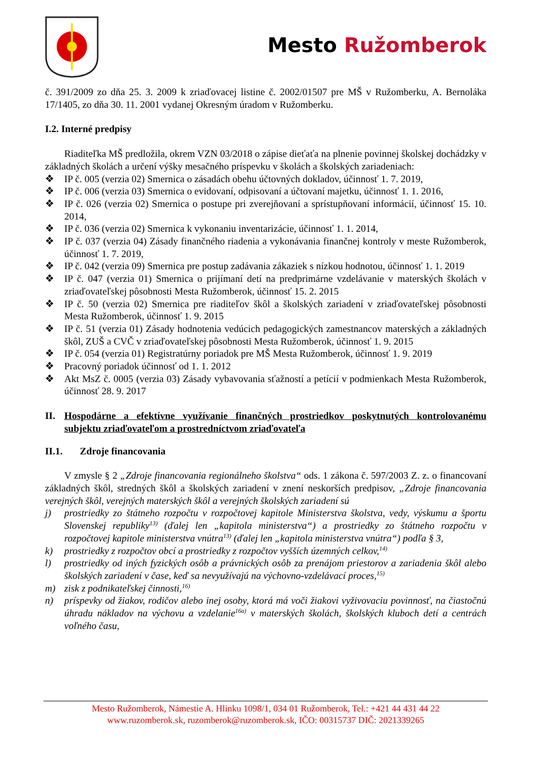Mesto Ružomberok
č. 391/2009 zo dňa 25. 3. 2009 k zriaďovacej listine č. 2002/01507 pre MŠ v Ružomberku, A. Bernoláka 17/1405, zo dňa 30. 11. 2001 vydanej Okresným úradom v Ružomberku.
I.2. Interné predpisy
Riaditeľka MŠ predložila, okrem VZN 03/2018 o zápise dieťaťa na plnenie povinnej školskej dochádzky v základných školách a určení výšky mesačného príspevku v školách a školských zariadeniach:
❖ IP č. 005 (verzia 02) Smernica o zásadách obehu účtovných dokladov, účinnosť 1. 7. 2019,
❖ IP č. 006 (verzia 03) Smernica o evidovaní, odpisovaní a účtovaní majetku, účinnosť 1. 1. 2016,
❖ IP č. 026 (verzia 02) Smernica o postupe pri zverejňovaní a sprístupňovaní informácií, účinnosť 15. 10. 2014,
❖ IP č. 036 (verzia 02) Smernica k vykonaniu inventarizácie, účinnosť 1. 1. 2014,
❖ IP č. 037 (verzia 04) Zásady finančného riadenia a vykonávania finančnej kontroly v meste Ružomberok, účinnosť 1. 7. 2019,
❖ IP č. 042 (verzia 09) Smernica pre postup zadávania zákaziek s nízkou hodnotou, účinnosť 1. 1. 2019
❖ IP č. 047 (verzia 01) Smernica o prijímaní detí na predprimárne vzdelávanie v materských školách v zriaďovateľskej pôsobnosti Mesta Ružomberok, účinnosť 15. 2. 2015
❖ IP č. 50 (verzia 02) Smernica pre riaditeľov škôl a školských zariadení v zriaďovateľskej pôsobnosti Mesta Ružomberok, účinnosť 1. 9. 2015
❖ IP č. 51 (verzia 01) Zásady hodnotenia vedúcich pedagogických zamestnancov materských a základných škôl, ZUŠ a CVČ v zriaďovateľskej pôsobnosti Mesta Ružomberok, účinnosť 1. 9. 2015
❖ IP č. 054 (verzia 01) Registratúrny poriadok pre MŠ Mesta Ružomberok, účinnosť 1. 9. 2019
❖ Pracovný poriadok účinnosť od 1. 1. 2012
❖ Akt MsZ č. 0005 (verzia 03) Zásady vybavovania sťažností a petícií v podmienkach Mesta Ružomberok, účinnosť 28. 9. 2017
II. Hospodárne a efektívne využívanie finančných prostriedkov poskytnutých kontrolovanému subjektu zriaďovateľom a prostredníctvom zriaďovateľa
II.1. Zdroje financovania
V zmysle § 2 „Zdroje financovania regionálneho školstva“ ods. 1 zákona č. 597/2003 Z. z. o financovaní základných škôl, stredných škôl a školských zariadení v znení neskorších predpisov, „Zdroje financovania verejných škôl, verejných materských škôl a verejných školských zariadení sú
j) prostriedky zo štátneho rozpočtu v rozpočtovej kapitole Ministerstva školstva, vedy, výskumu a športu Slovenskej republiky<sup>13)</sup> (ďalej len „kapitola ministerstva“) a prostriedky zo štátneho rozpočtu v rozpočtovej kapitole ministerstva vnútra<sup>13)</sup> (ďalej len „kapitola ministerstva vnútra“) podľa § 3,
k) prostriedky z rozpočtov obcí a prostriedky z rozpočtov vyšších územných celkov,<sup>14)</sup>
l) prostriedky od iných fyzických osôb a právnických osôb za prenájom priestorov a zariadenia škôl alebo školských zariadení v čase, keď sa nevyužívajú na výchovno-vzdelávací proces,<sup>15)</sup>
m) zisk z podnikateľskej činnosti,<sup>16)</sup>
n) príspevky od žiakov, rodičov alebo inej osoby, ktorá má voči žiakovi vyživovaciu povinnosť, na čiastočnú úhradu nákladov na výchovu a vzdelanie<sup>16a)</sup> v materských školách, školských kluboch detí a centrách voľného času,
Mesto Ružomberok, Námestie A. Hlinku 1098/1, 034 01 Ružomberok, Tel.: +421 44 431 44 22
www.ruzomberok.sk, ruzomberok@ruzomberok.sk, IČO: 00315737 DIČ: 2021339265